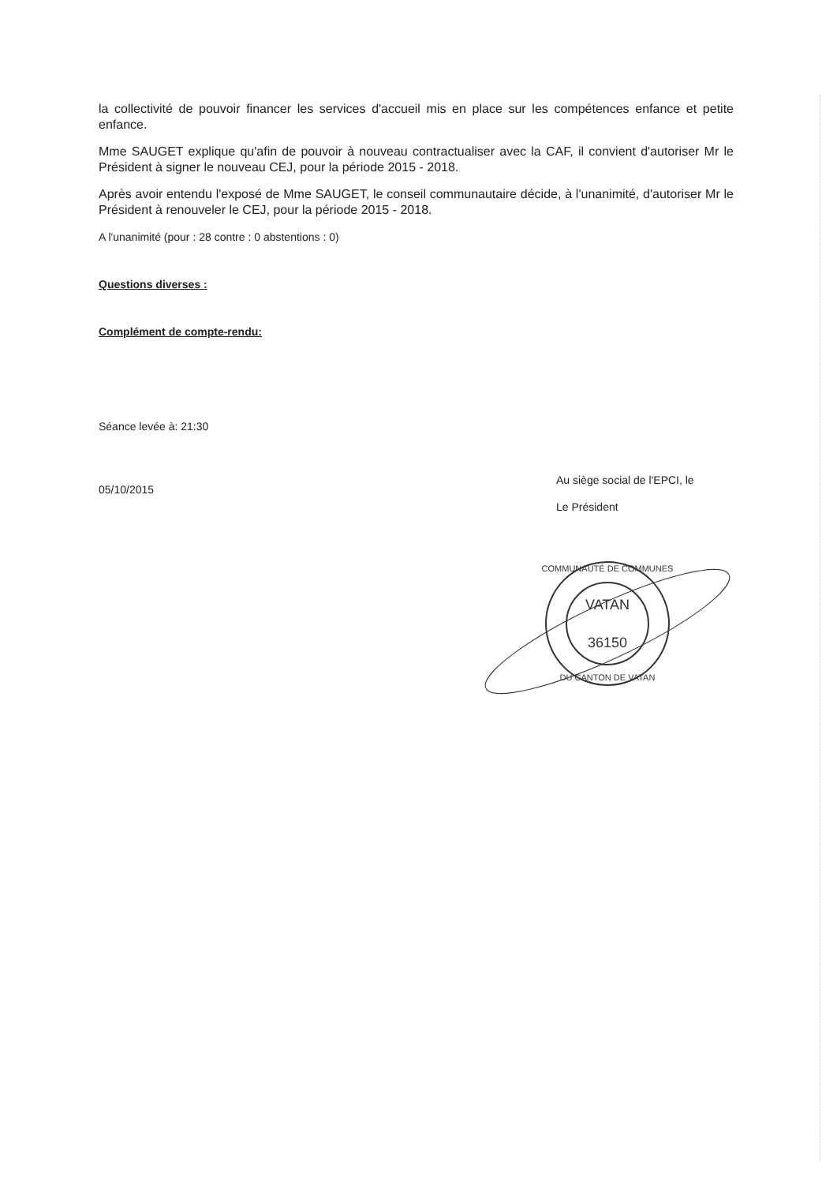la collectivité de pouvoir financer les services d'accueil mis en place sur les compétences enfance et petite enfance.
Mme SAUGET explique qu'afin de pouvoir à nouveau contractualiser avec la CAF, il convient d'autoriser Mr le Président à signer le nouveau CEJ, pour la période 2015 - 2018.
Après avoir entendu l'exposé de Mme SAUGET, le conseil communautaire décide, à l'unanimité, d'autoriser Mr le Président à renouveler le CEJ, pour la période 2015 - 2018.
A l'unanimité (pour : 28 contre : 0 abstentions : 0)
Questions diverses :
Complément de compte-rendu:
Séance levée à: 21:30
05/10/2015
Au siège social de l'EPCI, le
Le Président
VATAN
36150
COMMUNAUTÉ DE COMMUNES
DU CANTON DE VATAN